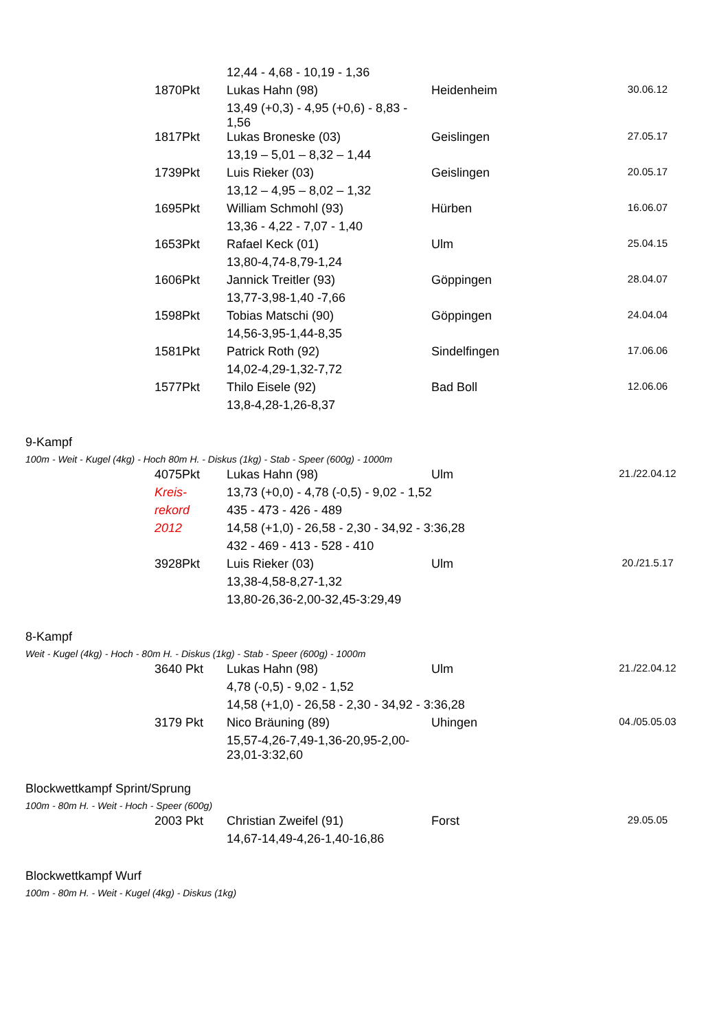| | | 12,44 - 4,68 - 10,19 - 1,36 | | |
| | 1870Pkt | Lukas Hahn (98) | Heidenheim | 30.06.12 |
| | | 13,49 (+0,3) - 4,95 (+0,6) - 8,83 - 1,56 | | |
| | 1817Pkt | Lukas Broneske (03) | Geislingen | 27.05.17 |
| | | 13,19 – 5,01 – 8,32 – 1,44 | | |
| | 1739Pkt | Luis Rieker (03) | Geislingen | 20.05.17 |
| | | 13,12 – 4,95 – 8,02 – 1,32 | | |
| | 1695Pkt | William Schmohl (93) | Hürben | 16.06.07 |
| | | 13,36 - 4,22 - 7,07 - 1,40 | | |
| | 1653Pkt | Rafael Keck (01) | Ulm | 25.04.15 |
| | | 13,80-4,74-8,79-1,24 | | |
| | 1606Pkt | Jannick Treitler (93) | Göppingen | 28.04.07 |
| | | 13,77-3,98-1,40 -7,66 | | |
| | 1598Pkt | Tobias Matschi (90) | Göppingen | 24.04.04 |
| | | 14,56-3,95-1,44-8,35 | | |
| | 1581Pkt | Patrick Roth (92) | Sindelfingen | 17.06.06 |
| | | 14,02-4,29-1,32-7,72 | | |
| | 1577Pkt | Thilo Eisele (92) | Bad Boll | 12.06.06 |
| | | 13,8-4,28-1,26-8,37 | | |
9-Kampf
100m - Weit - Kugel (4kg) - Hoch 80m H. - Diskus (1kg) - Stab - Speer (600g) - 1000m
| | 4075Pkt | Lukas Hahn (98) | Ulm | 21./22.04.12 |
| | Kreis- | 13,73 (+0,0) - 4,78 (-0,5) - 9,02 - 1,52 | | |
| | rekord | 435 - 473 - 426 - 489 | | |
| | 2012 | 14,58 (+1,0) - 26,58 - 2,30 - 34,92 - 3:36,28 | | |
| | | 432 - 469 - 413 - 528 - 410 | | |
| | 3928Pkt | Luis Rieker (03) | Ulm | 20./21.5.17 |
| | | 13,38-4,58-8,27-1,32 | | |
| | | 13,80-26,36-2,00-32,45-3:29,49 | | |
8-Kampf
Weit - Kugel (4kg) - Hoch - 80m H. - Diskus (1kg) - Stab - Speer (600g) - 1000m
| | 3640 Pkt | Lukas Hahn (98) | Ulm | 21./22.04.12 |
| | | 4,78 (-0,5) - 9,02 - 1,52 | | |
| | | 14,58 (+1,0) - 26,58 - 2,30 - 34,92 - 3:36,28 | | |
| | 3179 Pkt | Nico Bräuning (89) | Uhingen | 04./05.05.03 |
| | | 15,57-4,26-7,49-1,36-20,95-2,00- 23,01-3:32,60 | | |
Blockwettkampf Sprint/Sprung
100m - 80m H. - Weit - Hoch - Speer (600g)
| | 2003 Pkt | Christian Zweifel (91) | Forst | 29.05.05 |
| | | 14,67-14,49-4,26-1,40-16,86 | | |
Blockwettkampf Wurf
100m - 80m H. - Weit - Kugel (4kg) - Diskus (1kg)